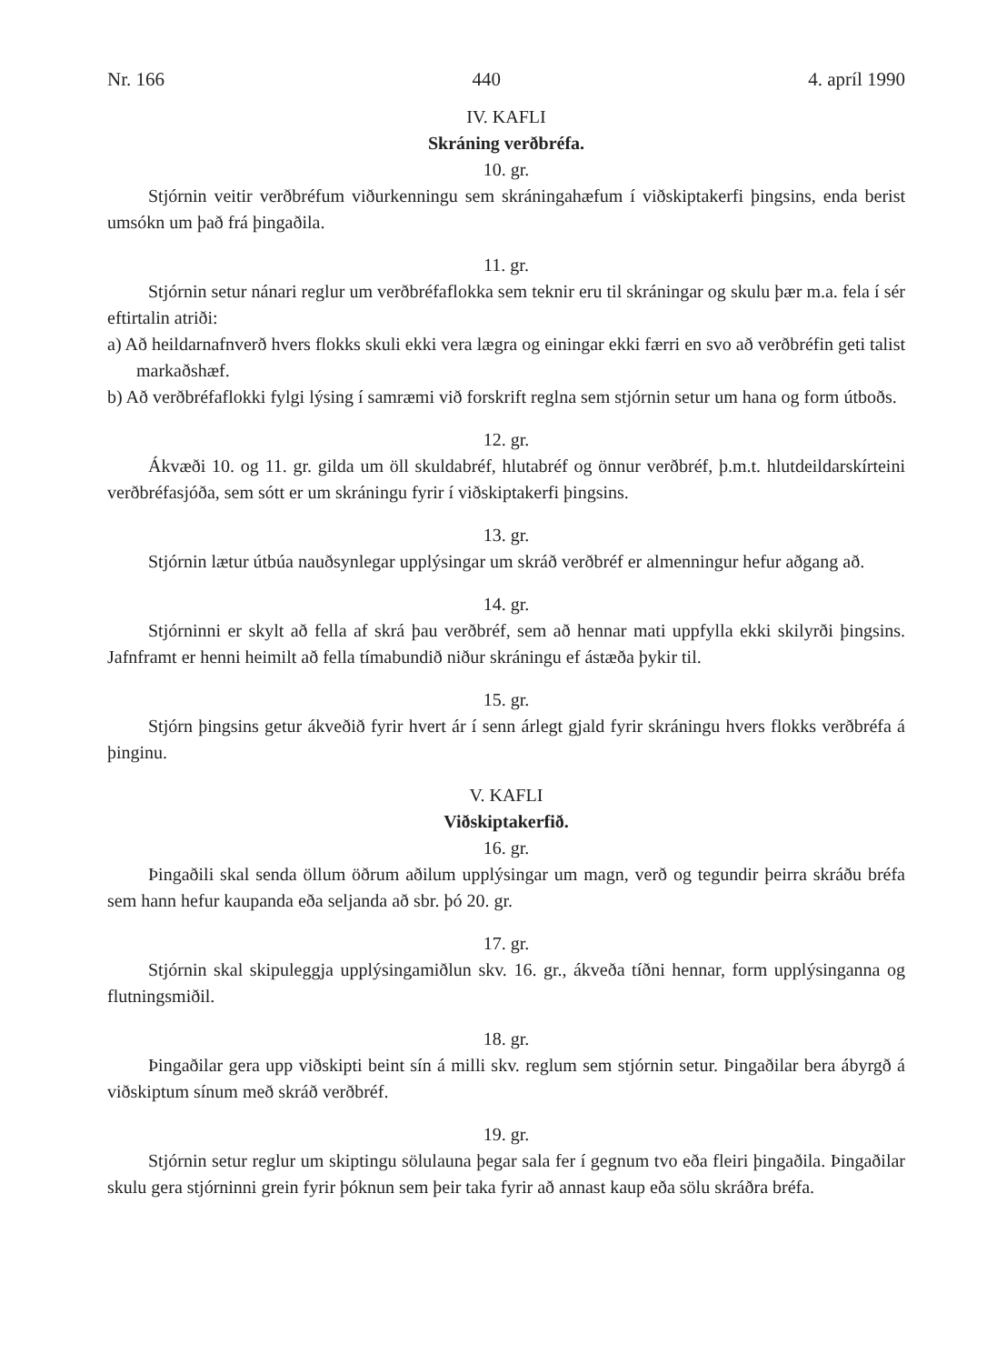Nr. 166 440 4. apríl 1990
IV. KAFLI
Skráning verðbréfa.
10. gr.
Stjórnin veitir verðbréfum viðurkenningu sem skráningahæfum í viðskiptakerfi þingsins, enda berist umsókn um það frá þingaðila.
11. gr.
Stjórnin setur nánari reglur um verðbréfaflokka sem teknir eru til skráningar og skulu þær m.a. fela í sér eftirtalin atriði:
a) Að heildarnafnverð hvers flokks skuli ekki vera lægra og einingar ekki færri en svo að verðbréfin geti talist markaðshæf.
b) Að verðbréfaflokki fylgi lýsing í samræmi við forskrift reglna sem stjórnin setur um hana og form útboðs.
12. gr.
Ákvæði 10. og 11. gr. gilda um öll skuldabréf, hlutabréf og önnur verðbréf, þ.m.t. hlutdeildarskírteini verðbréfasjóða, sem sótt er um skráningu fyrir í viðskiptakerfi þingsins.
13. gr.
Stjórnin lætur útbúa nauðsynlegar upplýsingar um skráð verðbréf er almenningur hefur aðgang að.
14. gr.
Stjórninni er skylt að fella af skrá þau verðbréf, sem að hennar mati uppfylla ekki skilyrði þingsins. Jafnframt er henni heimilt að fella tímabundið niður skráningu ef ástæða þykir til.
15. gr.
Stjórn þingsins getur ákveðið fyrir hvert ár í senn árlegt gjald fyrir skráningu hvers flokks verðbréfa á þinginu.
V. KAFLI
Viðskiptakerfið.
16. gr.
Þingaðili skal senda öllum öðrum aðilum upplýsingar um magn, verð og tegundir þeirra skráðu bréfa sem hann hefur kaupanda eða seljanda að sbr. þó 20. gr.
17. gr.
Stjórnin skal skipuleggja upplýsingamiðlun skv. 16. gr., ákveða tíðni hennar, form upplýsinganna og flutningsmiðil.
18. gr.
Þingaðilar gera upp viðskipti beint sín á milli skv. reglum sem stjórnin setur. Þingaðilar bera ábyrgð á viðskiptum sínum með skráð verðbréf.
19. gr.
Stjórnin setur reglur um skiptingu sölulauna þegar sala fer í gegnum tvo eða fleiri þingaðila. Þingaðilar skulu gera stjórninni grein fyrir þóknun sem þeir taka fyrir að annast kaup eða sölu skráðra bréfa.